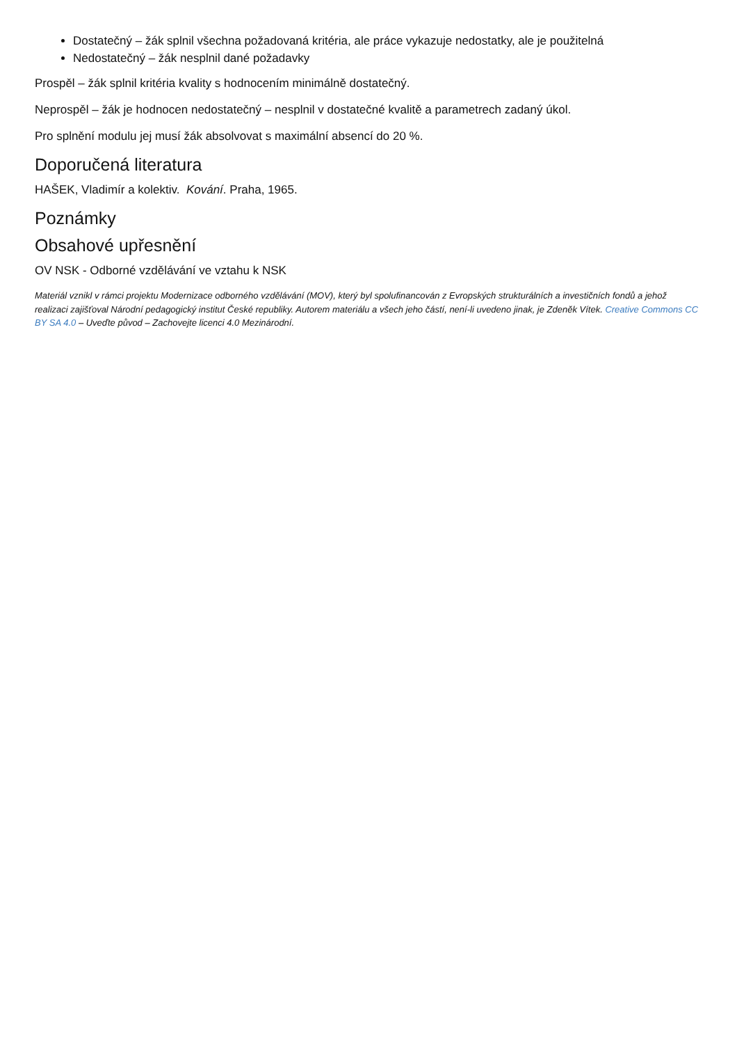Dostatečný – žák splnil všechna požadovaná kritéria, ale práce vykazuje nedostatky, ale je použitelná
Nedostatečný – žák nesplnil dané požadavky
Prospěl – žák splnil kritéria kvality s hodnocením minimálně dostatečný.
Neprospěl – žák je hodnocen nedostatečný – nesplnil v dostatečné kvalitě a parametrech zadaný úkol.
Pro splnění modulu jej musí žák absolvovat s maximální absencí do 20 %.
Doporučená literatura
HAŠEK, Vladimír a kolektiv. Kování. Praha, 1965.
Poznámky
Obsahové upřesnění
OV NSK - Odborné vzdělávání ve vztahu k NSK
Materiál vznikl v rámci projektu Modernizace odborného vzdělávání (MOV), který byl spolufinancován z Evropských strukturálních a investičních fondů a jehož realizaci zajišťoval Národní pedagogický institut České republiky. Autorem materiálu a všech jeho částí, není-li uvedeno jinak, je Zdeněk Vítek. Creative Commons CC BY SA 4.0 – Uveďte původ – Zachovejte licenci 4.0 Mezinárodní.